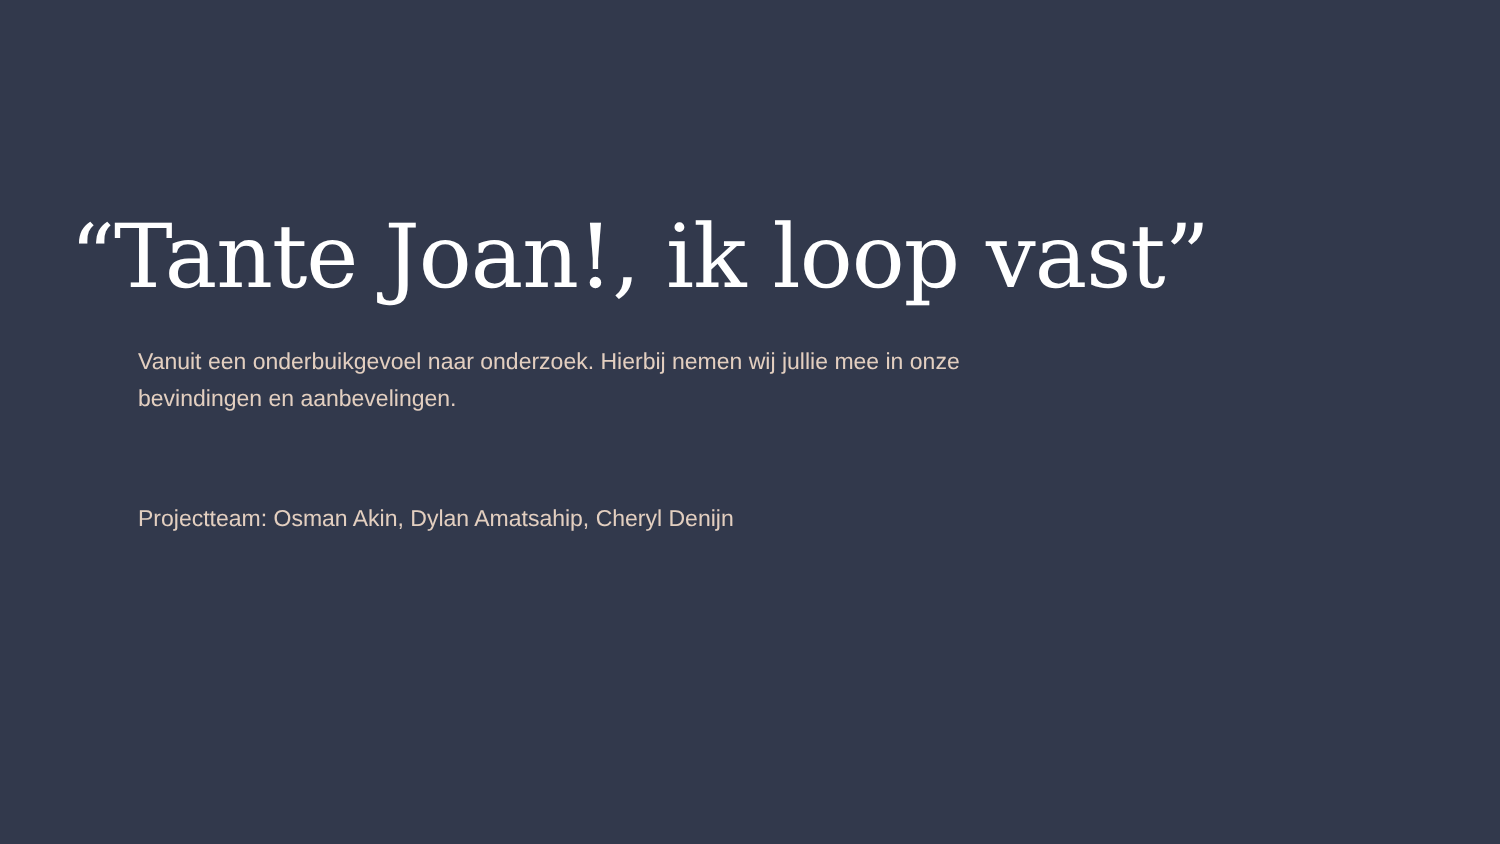“Tante Joan!, ik loop vast”
Vanuit een onderbuikgevoel naar onderzoek. Hierbij nemen wij jullie mee in onze bevindingen en aanbevelingen.
Projectteam: Osman Akin, Dylan Amatsahip, Cheryl Denijn